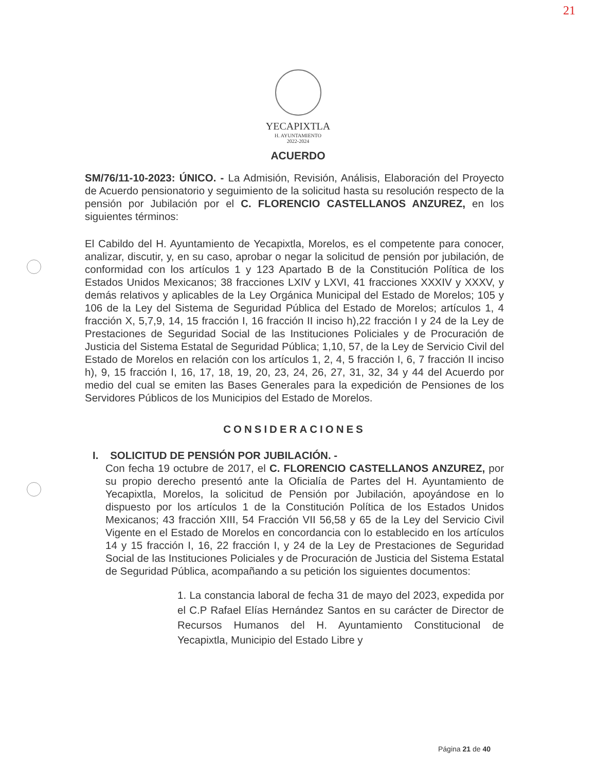21
YECAPIXTLA
H. AYUNTAMIENTO
2022-2024
ACUERDO
SM/76/11-10-2023: ÚNICO. - La Admisión, Revisión, Análisis, Elaboración del Proyecto de Acuerdo pensionatorio y seguimiento de la solicitud hasta su resolución respecto de la pensión por Jubilación por el C. FLORENCIO CASTELLANOS ANZUREZ, en los siguientes términos:
El Cabildo del H. Ayuntamiento de Yecapixtla, Morelos, es el competente para conocer, analizar, discutir, y, en su caso, aprobar o negar la solicitud de pensión por jubilación, de conformidad con los artículos 1 y 123 Apartado B de la Constitución Política de los Estados Unidos Mexicanos; 38 fracciones LXIV y LXVI, 41 fracciones XXXIV y XXXV, y demás relativos y aplicables de la Ley Orgánica Municipal del Estado de Morelos; 105 y 106 de la Ley del Sistema de Seguridad Pública del Estado de Morelos; artículos 1, 4 fracción X, 5,7,9, 14, 15 fracción I, 16 fracción II inciso h),22 fracción I y 24 de la Ley de Prestaciones de Seguridad Social de las Instituciones Policiales y de Procuración de Justicia del Sistema Estatal de Seguridad Pública; 1,10, 57, de la Ley de Servicio Civil del Estado de Morelos en relación con los artículos 1, 2, 4, 5 fracción I, 6, 7 fracción II inciso h), 9, 15 fracción I, 16, 17, 18, 19, 20, 23, 24, 26, 27, 31, 32, 34 y 44 del Acuerdo por medio del cual se emiten las Bases Generales para la expedición de Pensiones de los Servidores Públicos de los Municipios del Estado de Morelos.
CONSIDERACIONES
I. SOLICITUD DE PENSIÓN POR JUBILACIÓN. -
Con fecha 19 octubre de 2017, el C. FLORENCIO CASTELLANOS ANZUREZ, por su propio derecho presentó ante la Oficialía de Partes del H. Ayuntamiento de Yecapixtla, Morelos, la solicitud de Pensión por Jubilación, apoyándose en lo dispuesto por los artículos 1 de la Constitución Política de los Estados Unidos Mexicanos; 43 fracción XIII, 54 Fracción VII 56,58 y 65 de la Ley del Servicio Civil Vigente en el Estado de Morelos en concordancia con lo establecido en los artículos 14 y 15 fracción I, 16, 22 fracción I, y 24 de la Ley de Prestaciones de Seguridad Social de las Instituciones Policiales y de Procuración de Justicia del Sistema Estatal de Seguridad Pública, acompañando a su petición los siguientes documentos:
1. La constancia laboral de fecha 31 de mayo del 2023, expedida por el C.P Rafael Elías Hernández Santos en su carácter de Director de Recursos Humanos del H. Ayuntamiento Constitucional de Yecapixtla, Municipio del Estado Libre y
Página 21 de 40